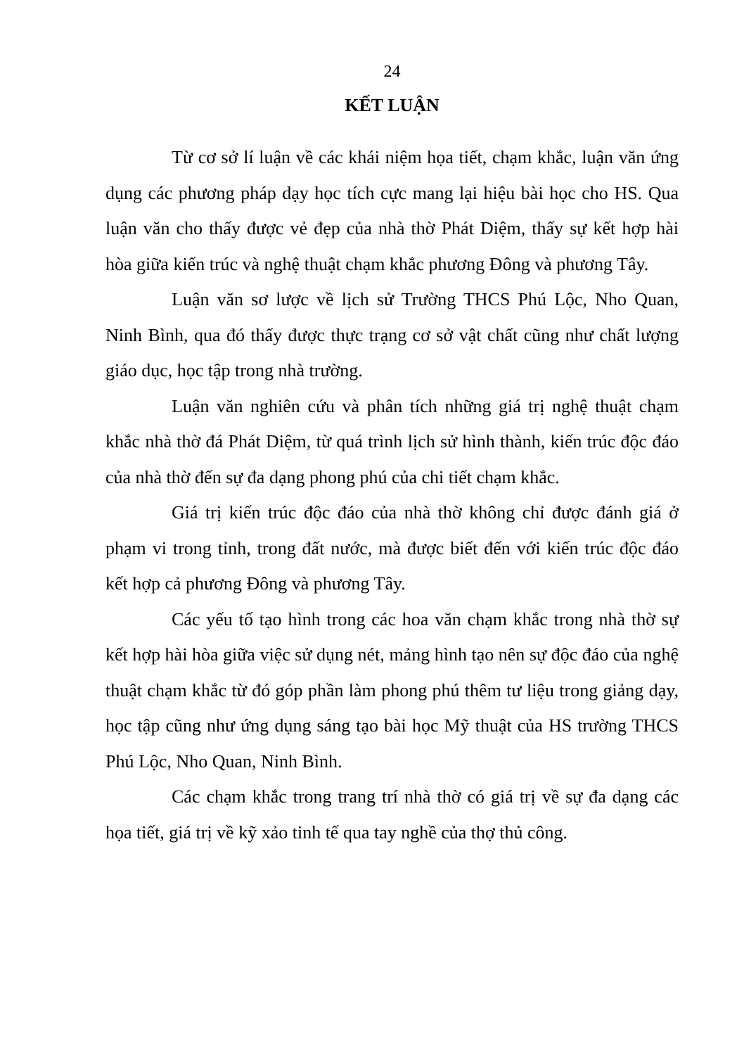24
KẾT LUẬN
Từ cơ sở lí luận về các khái niệm họa tiết, chạm khắc, luận văn ứng dụng các phương pháp dạy học tích cực mang lại hiệu bài học cho HS. Qua luận văn cho thấy được vẻ đẹp của nhà thờ Phát Diệm, thấy sự kết hợp hài hòa giữa kiến trúc và nghệ thuật chạm khắc phương Đông và phương Tây.
Luận văn sơ lược về lịch sử Trường THCS Phú Lộc, Nho Quan, Ninh Bình, qua đó thấy được thực trạng cơ sở vật chất cũng như chất lượng giáo dục, học tập trong nhà trường.
Luận văn nghiên cứu và phân tích những giá trị nghệ thuật chạm khắc nhà thờ đá Phát Diệm, từ quá trình lịch sử hình thành, kiến trúc độc đáo của nhà thờ đến sự đa dạng phong phú của chi tiết chạm khắc.
Giá trị kiến trúc độc đáo của nhà thờ không chỉ được đánh giá ở phạm vi trong tỉnh, trong đất nước, mà được biết đến với kiến trúc độc đáo kết hợp cả phương Đông và phương Tây.
Các yếu tố tạo hình trong các hoa văn chạm khắc trong nhà thờ sự kết hợp hài hòa giữa việc sử dụng nét, mảng hình tạo nên sự độc đáo của nghệ thuật chạm khắc từ đó góp phần làm phong phú thêm tư liệu trong giảng dạy, học tập cũng như ứng dụng sáng tạo bài học Mỹ thuật của HS trường THCS Phú Lộc, Nho Quan, Ninh Bình.
Các chạm khắc trong trang trí nhà thờ có giá trị về sự đa dạng các họa tiết, giá trị về kỹ xảo tinh tế qua tay nghề của thợ thủ công.